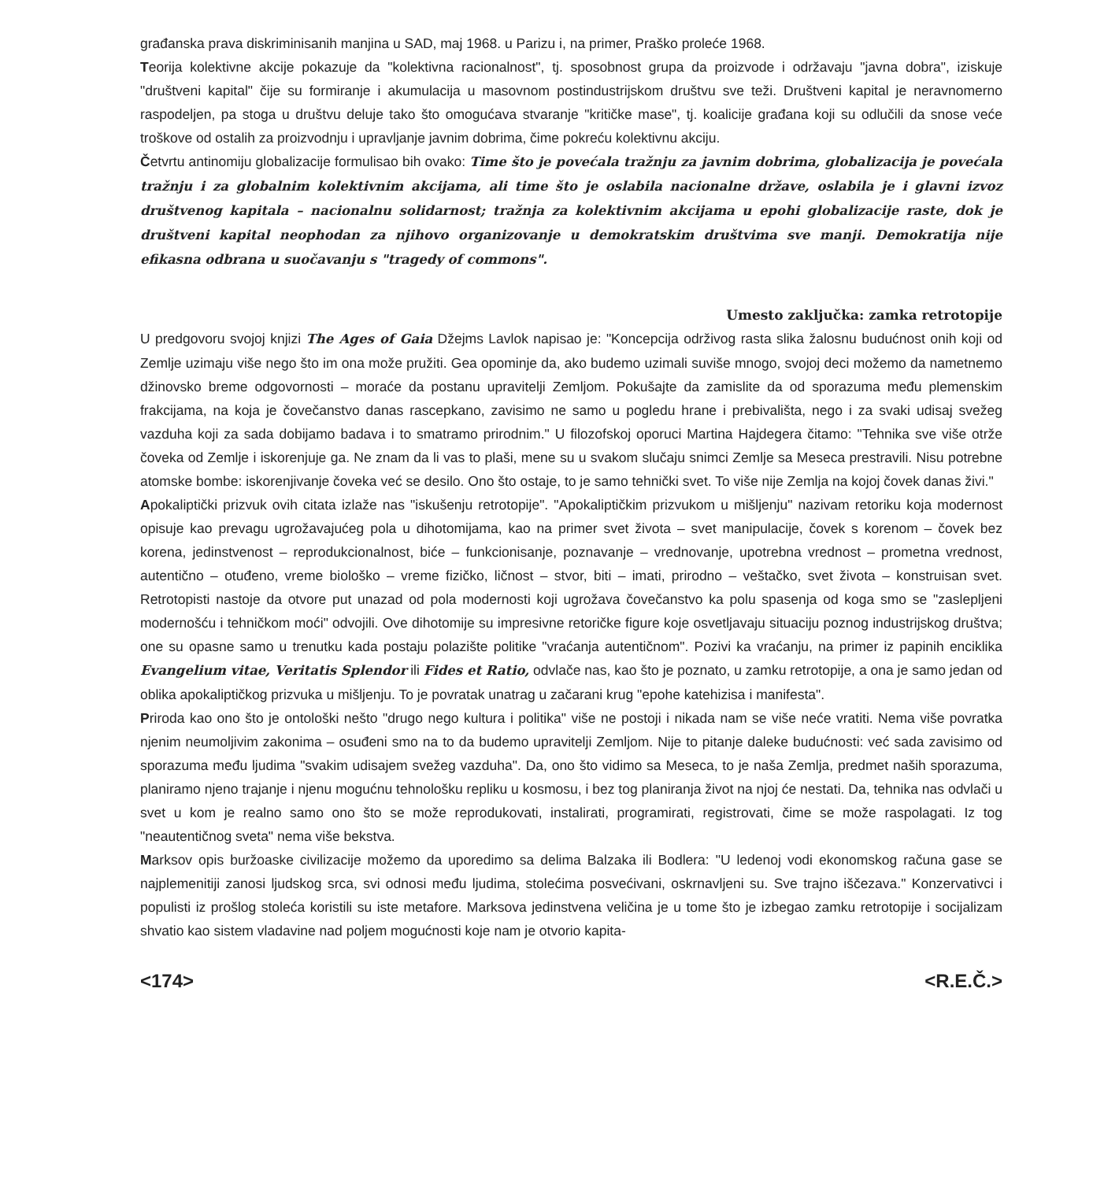građanska prava diskriminisanih manjina u SAD, maj 1968. u Parizu i, na primer, Praško proleće 1968.
Teorija kolektivne akcije pokazuje da "kolektivna racionalnost", tj. sposobnost grupa da proizvode i održavaju "javna dobra", iziskuje "društveni kapital" čije su formiranje i akumulacija u masovnom postindustrijskom društvu sve teži. Društveni kapital je neravnomerno raspodeljen, pa stoga u društvu deluje tako što omogućava stvaranje "kritičke mase", tj. koalicije građana koji su odlučili da snose veće troškove od ostalih za proizvodnju i upravljanje javnim dobrima, čime pokreću kolektivnu akciju.
Četvrtu antinomiju globalizacije formulisao bih ovako: Time što je povećala tražnju za javnim dobrima, globalizacija je povećala tražnju i za globalnim kolektivnim akcijama, ali time što je oslabila nacionalne države, oslabila je i glavni izvoz društvenog kapitala – nacionalnu solidarnost; tražnja za kolektivnim akcijama u epohi globalizacije raste, dok je društveni kapital neophodan za njihovo organizovanje u demokratskim društvima sve manji. Demokratija nije efikasna odbrana u suočavanju s "tragedy of commons".
Umesto zaključka: zamka retrotopije
U predgovoru svojoj knjizi The Ages of Gaia Džejms Lavlok napisao je: "Koncepcija održivog rasta slika žalosnu budućnost onih koji od Zemlje uzimaju više nego što im ona može pružiti. Gea opominje da, ako budemo uzimali suviše mnogo, svojoj deci možemo da nametnemo džinovsko breme odgovornosti – moraće da postanu upravitelji Zemljom. Pokušajte da zamislite da od sporazuma među plemenskim frakcijama, na koja je čovečanstvo danas rascepkano, zavisimo ne samo u pogledu hrane i prebivališta, nego i za svaki udisaj svežeg vazduha koji za sada dobijamo badava i to smatramo prirodnim." U filozofskoj oporuci Martina Hajdegera čitamo: "Tehnika sve više otrže čoveka od Zemlje i iskorenjuje ga. Ne znam da li vas to plaši, mene su u svakom slučaju snimci Zemlje sa Meseca prestravili. Nisu potrebne atomske bombe: iskorenjivanje čoveka već se desilo. Ono što ostaje, to je samo tehnički svet. To više nije Zemlja na kojoj čovek danas živi."
Apokaliptički prizvuk ovih citata izlaže nas "iskušenju retrotopije". "Apokaliptičkim prizvukom u mišljenju" nazivam retoriku koja modernost opisuje kao prevagu ugrožavajućeg pola u dihotomijama, kao na primer svet života – svet manipulacije, čovek s korenom – čovek bez korena, jedinstvenost – reprodukcionalnost, biće – funkcionisanje, poznavanje – vrednovanje, upotrebna vrednost – prometna vrednost, autentično – otuđeno, vreme biološko – vreme fizičko, ličnost – stvor, biti – imati, prirodno – veštačko, svet života – konstruisan svet. Retrotopisti nastoje da otvore put unazad od pola modernosti koji ugrožava čovečanstvo ka polu spasenja od koga smo se "zaslepljeni modernošću i tehničkom moći" odvojili. Ove dihotomije su impresivne retoričke figure koje osvetljavaju situaciju poznog industrijskog društva; one su opasne samo u trenutku kada postaju polazište politike "vraćanja autentičnom". Pozivi ka vraćanju, na primer iz papinih enciklika Evangelium vitae, Veritatis Splendor ili Fides et Ratio, odvlače nas, kao što je poznato, u zamku retrotopije, a ona je samo jedan od oblika apokaliptičkog prizvuka u mišljenju. To je povratak unatrag u začarani krug "epohe katehizisa i manifesta".
Priroda kao ono što je ontološki nešto "drugo nego kultura i politika" više ne postoji i nikada nam se više neće vratiti. Nema više povratka njenim neumoljivim zakonima – osuđeni smo na to da budemo upravitelji Zemljom. Nije to pitanje daleke budućnosti: već sada zavisimo od sporazuma među ljudima "svakim udisajem svežeg vazduha". Da, ono što vidimo sa Meseca, to je naša Zemlja, predmet naših sporazuma, planiramo njeno trajanje i njenu mogućnu tehnološku repliku u kosmosu, i bez tog planiranja život na njoj će nestati. Da, tehnika nas odvlači u svet u kom je realno samo ono što se može reprodukovati, instalirati, programirati, registrovati, čime se može raspolagati. Iz tog "neautentičnog sveta" nema više bekstva.
Marksov opis buržoaske civilizacije možemo da uporedimo sa delima Balzaka ili Bodlera: "U ledenoj vodi ekonomskog računa gase se najplemenitiji zanosi ljudskog srca, svi odnosi među ljudima, stolećima posvećivani, oskrnavljeni su. Sve trajno iščezava." Konzervativci i populisti iz prošlog stoleća koristili su iste metafore. Marksova jedinstvena veličina je u tome što je izbegao zamku retrotopije i socijalizam shvatio kao sistem vladavine nad poljem mogućnosti koje nam je otvorio kapita-
<174> <R.E.Č.>